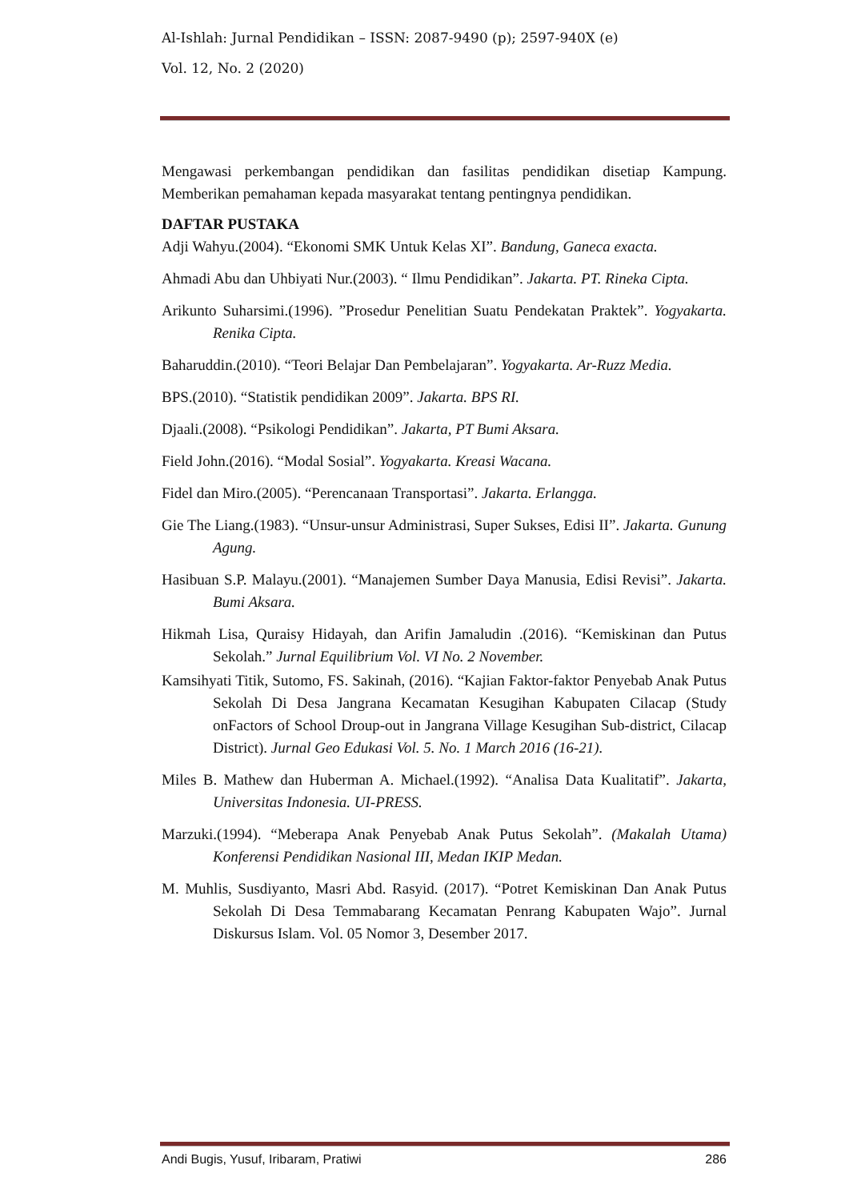Al-Ishlah: Jurnal Pendidikan – ISSN: 2087-9490 (p); 2597-940X (e)
Vol. 12, No. 2 (2020)
Mengawasi perkembangan pendidikan dan fasilitas pendidikan disetiap Kampung. Memberikan pemahaman kepada masyarakat tentang pentingnya pendidikan.
DAFTAR PUSTAKA
Adji Wahyu.(2004). “Ekonomi SMK Untuk Kelas XI”. Bandung, Ganeca exacta.
Ahmadi Abu dan Uhbiyati Nur.(2003). “ Ilmu Pendidikan”. Jakarta. PT. Rineka Cipta.
Arikunto Suharsimi.(1996). ”Prosedur Penelitian Suatu Pendekatan Praktek”. Yogyakarta. Renika Cipta.
Baharuddin.(2010). “Teori Belajar Dan Pembelajaran”. Yogyakarta. Ar-Ruzz Media.
BPS.(2010). “Statistik pendidikan 2009”. Jakarta. BPS RI.
Djaali.(2008). “Psikologi Pendidikan”. Jakarta, PT Bumi Aksara.
Field John.(2016). “Modal Sosial”. Yogyakarta. Kreasi Wacana.
Fidel dan Miro.(2005). “Perencanaan Transportasi”. Jakarta. Erlangga.
Gie The Liang.(1983). “Unsur-unsur Administrasi, Super Sukses, Edisi II”. Jakarta. Gunung Agung.
Hasibuan S.P. Malayu.(2001). “Manajemen Sumber Daya Manusia, Edisi Revisi”. Jakarta. Bumi Aksara.
Hikmah Lisa, Quraisy Hidayah, dan Arifin Jamaludin .(2016). “Kemiskinan dan Putus Sekolah.” Jurnal Equilibrium Vol. VI No. 2 November.
Kamsihyati Titik, Sutomo, FS. Sakinah, (2016). “Kajian Faktor-faktor Penyebab Anak Putus Sekolah Di Desa Jangrana Kecamatan Kesugihan Kabupaten Cilacap (Study onFactors of School Droup-out in Jangrana Village Kesugihan Sub-district, Cilacap District). Jurnal Geo Edukasi Vol. 5. No. 1 March 2016 (16-21).
Miles B. Mathew dan Huberman A. Michael.(1992). “Analisa Data Kualitatif”. Jakarta, Universitas Indonesia. UI-PRESS.
Marzuki.(1994). “Meberapa Anak Penyebab Anak Putus Sekolah”. (Makalah Utama) Konferensi Pendidikan Nasional III, Medan IKIP Medan.
M. Muhlis, Susdiyanto, Masri Abd. Rasyid. (2017). “Potret Kemiskinan Dan Anak Putus Sekolah Di Desa Temmabarang Kecamatan Penrang Kabupaten Wajo”. Jurnal Diskursus Islam. Vol. 05 Nomor 3, Desember 2017.
Andi Bugis, Yusuf, Iribaram, Pratiwi 286